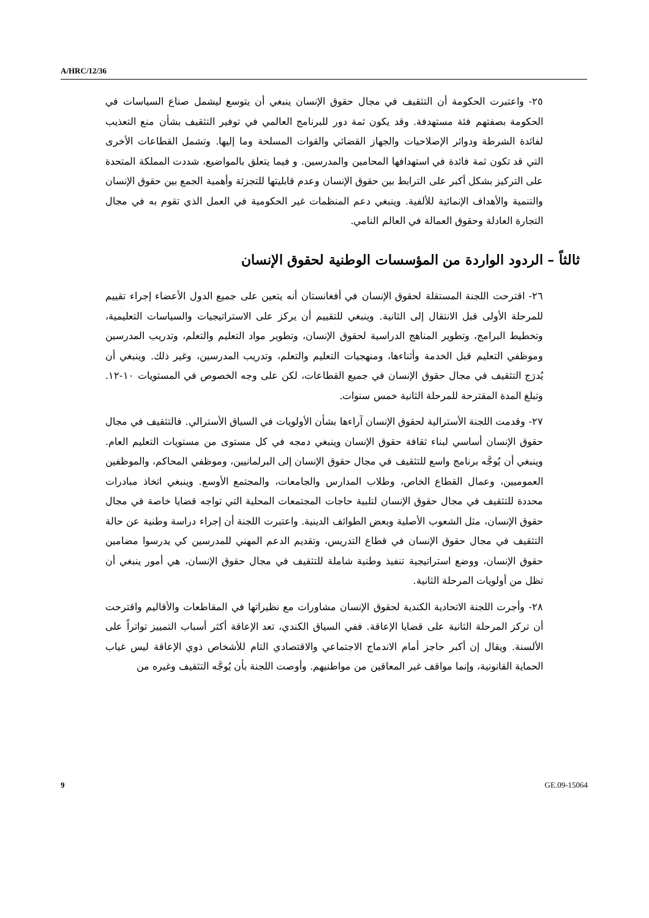A/HRC/12/36
٢٥- واعتبرت الحكومة أن التثقيف في مجال حقوق الإنسان ينبغي أن يتوسع ليشمل صناع السياسات في الحكومة بصفتهم فئة مستهدفة. وقد يكون ثمة دور للبرنامج العالمي في توفير التثقيف بشأن منع التعذيب لفائدة الشرطة ودوائر الإصلاحيات والجهاز القضائي والقوات المسلحة وما إليها. وتشمل القطاعات الأخرى التي قد تكون ثمة فائدة في استهدافها المحامين والمدرسين. و فيما يتعلق بالمواضيع، شددت المملكة المتحدة على التركيز بشكل أكبر على الترابط بين حقوق الإنسان وعدم قابليتها للتجزئة وأهمية الجمع بين حقوق الإنسان والتنمية والأهداف الإنمائية للألفية. وينبغي دعم المنظمات غير الحكومية في العمل الذي تقوم به في مجال التجارة العادلة وحقوق العمالة في العالم النامي.
ثالثاً – الردود الواردة من المؤسسات الوطنية لحقوق الإنسان
٢٦- اقترحت اللجنة المستقلة لحقوق الإنسان في أفغانستان أنه يتعين على جميع الدول الأعضاء إجراء تقييم للمرحلة الأولى قبل الانتقال إلى الثانية. وينبغي للتقييم أن يركز على الاستراتيجيات والسياسات التعليمية، وتخطيط البرامج، وتطوير المناهج الدراسية لحقوق الإنسان، وتطوير مواد التعليم والتعلم، وتدريب المدرسين وموظفي التعليم قبل الخدمة وأثناءها، ومنهجيات التعليم والتعلم، وتدريب المدرسين، وغير ذلك. وينبغي أن يُدرَج التثقيف في مجال حقوق الإنسان في جميع القطاعات، لكن على وجه الخصوص في المستويات ١٠-١٢. وتبلغ المدة المقترحة للمرحلة الثانية خمس سنوات.
٢٧- وقدمت اللجنة الأسترالية لحقوق الإنسان آراءها بشأن الأولويات في السياق الأسترالي. فالتثقيف في مجال حقوق الإنسان أساسي لبناء ثقافة حقوق الإنسان وينبغي دمجه في كل مستوى من مستويات التعليم العام. وينبغي أن يُوجَّه برنامج واسع للتثقيف في مجال حقوق الإنسان إلى البرلمانيين، وموظفي المحاكم، والموظفين العموميين، وعمال القطاع الخاص، وطلاب المدارس والجامعات، والمجتمع الأوسع. وينبغي اتخاذ مبادرات محددة للتثقيف في مجال حقوق الإنسان لتلبية حاجات المجتمعات المحلية التي تواجه قضايا خاصة في مجال حقوق الإنسان، مثل الشعوب الأصلية وبعض الطوائف الدينية. واعتبرت اللجنة أن إجراء دراسة وطنية عن حالة التثقيف في مجال حقوق الإنسان في قطاع التدريس، وتقديم الدعم المهني للمدرسين كي يدرسوا مضامين حقوق الإنسان، ووضع استراتيجية تنفيذ وطنية شاملة للتثقيف في مجال حقوق الإنسان، هي أمور ينبغي أن تظل من أولويات المرحلة الثانية.
٢٨- وأجرت اللجنة الاتحادية الكندية لحقوق الإنسان مشاورات مع نظيراتها في المقاطعات والأقاليم واقترحت أن تركز المرحلة الثانية على قضايا الإعاقة. ففي السياق الكندي، تعد الإعاقة أكثر أسباب التمييز تواتراً على الألسنة. ويقال إن أكبر حاجز أمام الاندماج الاجتماعي والاقتصادي التام للأشخاص ذوي الإعاقة ليس غياب الحماية القانونية، وإنما مواقف غير المعاقين من مواطنيهم. وأوصت اللجنة بأن يُوجَّه التثقيف وغيره من
9 GE.09-15064